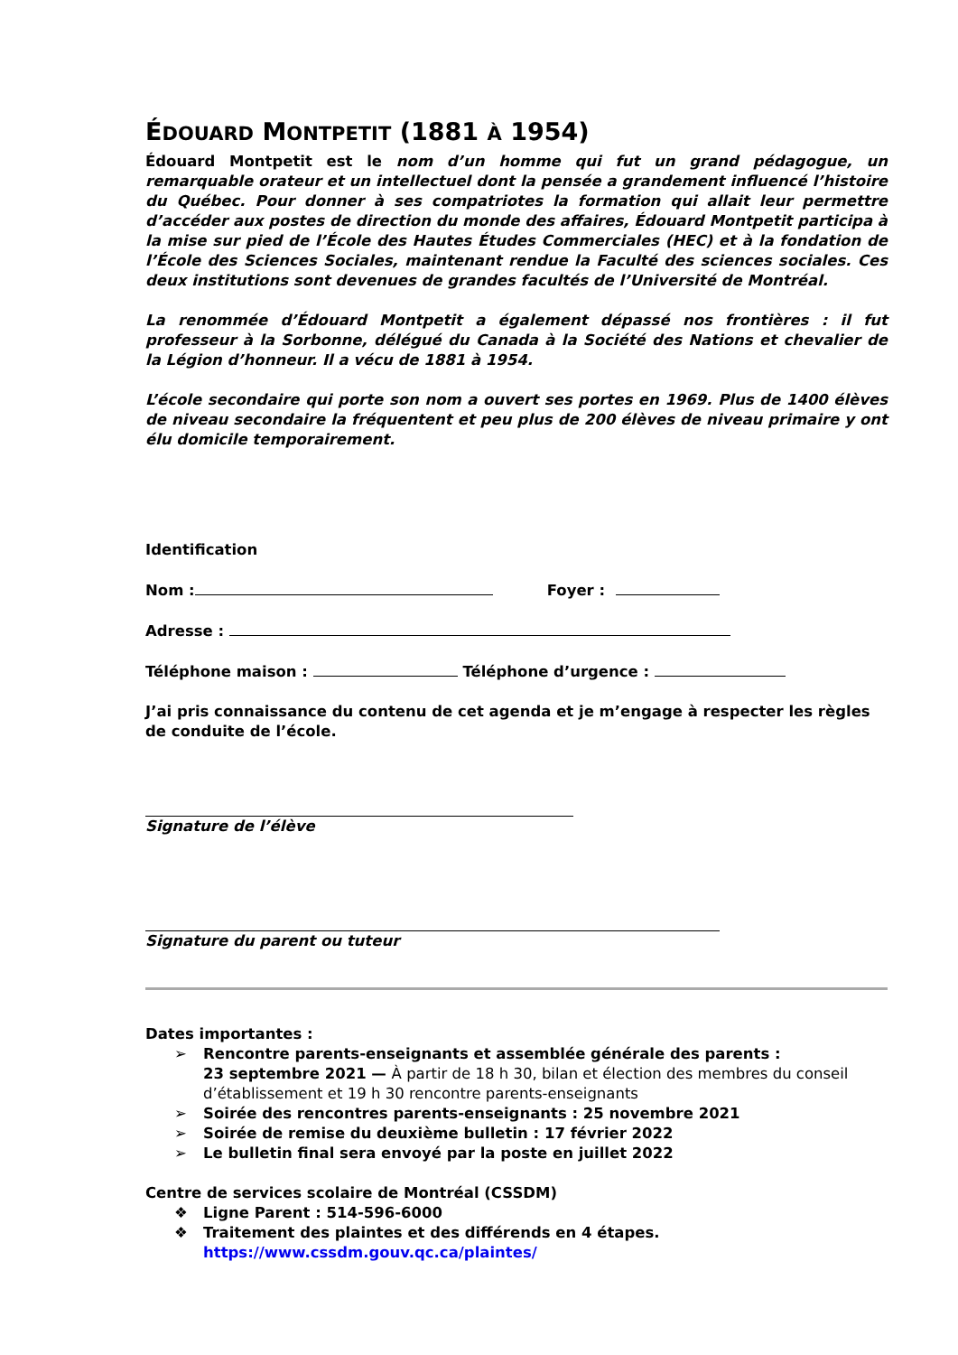ÉDOUARD MONTPETIT (1881 À 1954)
Édouard Montpetit est le nom d’un homme qui fut un grand pédagogue, un remarquable orateur et un intellectuel dont la pensée a grandement influencé l’histoire du Québec. Pour donner à ses compatriotes la formation qui allait leur permettre d’accéder aux postes de direction du monde des affaires, Édouard Montpetit participa à la mise sur pied de l’École des Hautes Études Commerciales (HEC) et à la fondation de l’École des Sciences Sociales, maintenant rendue la Faculté des sciences sociales. Ces deux institutions sont devenues de grandes facultés de l’Université de Montréal.
La renommée d’Édouard Montpetit a également dépassé nos frontières : il fut professeur à la Sorbonne, délégué du Canada à la Société des Nations et chevalier de la Légion d’honneur. Il a vécu de 1881 à 1954.
L’école secondaire qui porte son nom a ouvert ses portes en 1969. Plus de 1400 élèves de niveau secondaire la fréquentent et peu plus de 200 élèves de niveau primaire y ont élu domicile temporairement.
Identification
Nom : Foyer :
Adresse :
Téléphone maison : Téléphone d’urgence :
J’ai pris connaissance du contenu de cet agenda et je m’engage à respecter les règles de conduite de l’école.
Signature de l’élève
Signature du parent ou tuteur
Dates importantes :
➢ Rencontre parents-enseignants et assemblée générale des parents :
23 septembre 2021 — À partir de 18 h 30, bilan et élection des membres du conseil d’établissement et 19 h 30 rencontre parents-enseignants
➢ Soirée des rencontres parents-enseignants : 25 novembre 2021
➢ Soirée de remise du deuxième bulletin : 17 février 2022
➢ Le bulletin final sera envoyé par la poste en juillet 2022
Centre de services scolaire de Montréal (CSSDM)
❖ Ligne Parent : 514-596-6000
❖ Traitement des plaintes et des différends en 4 étapes.
https://www.cssdm.gouv.qc.ca/plaintes/